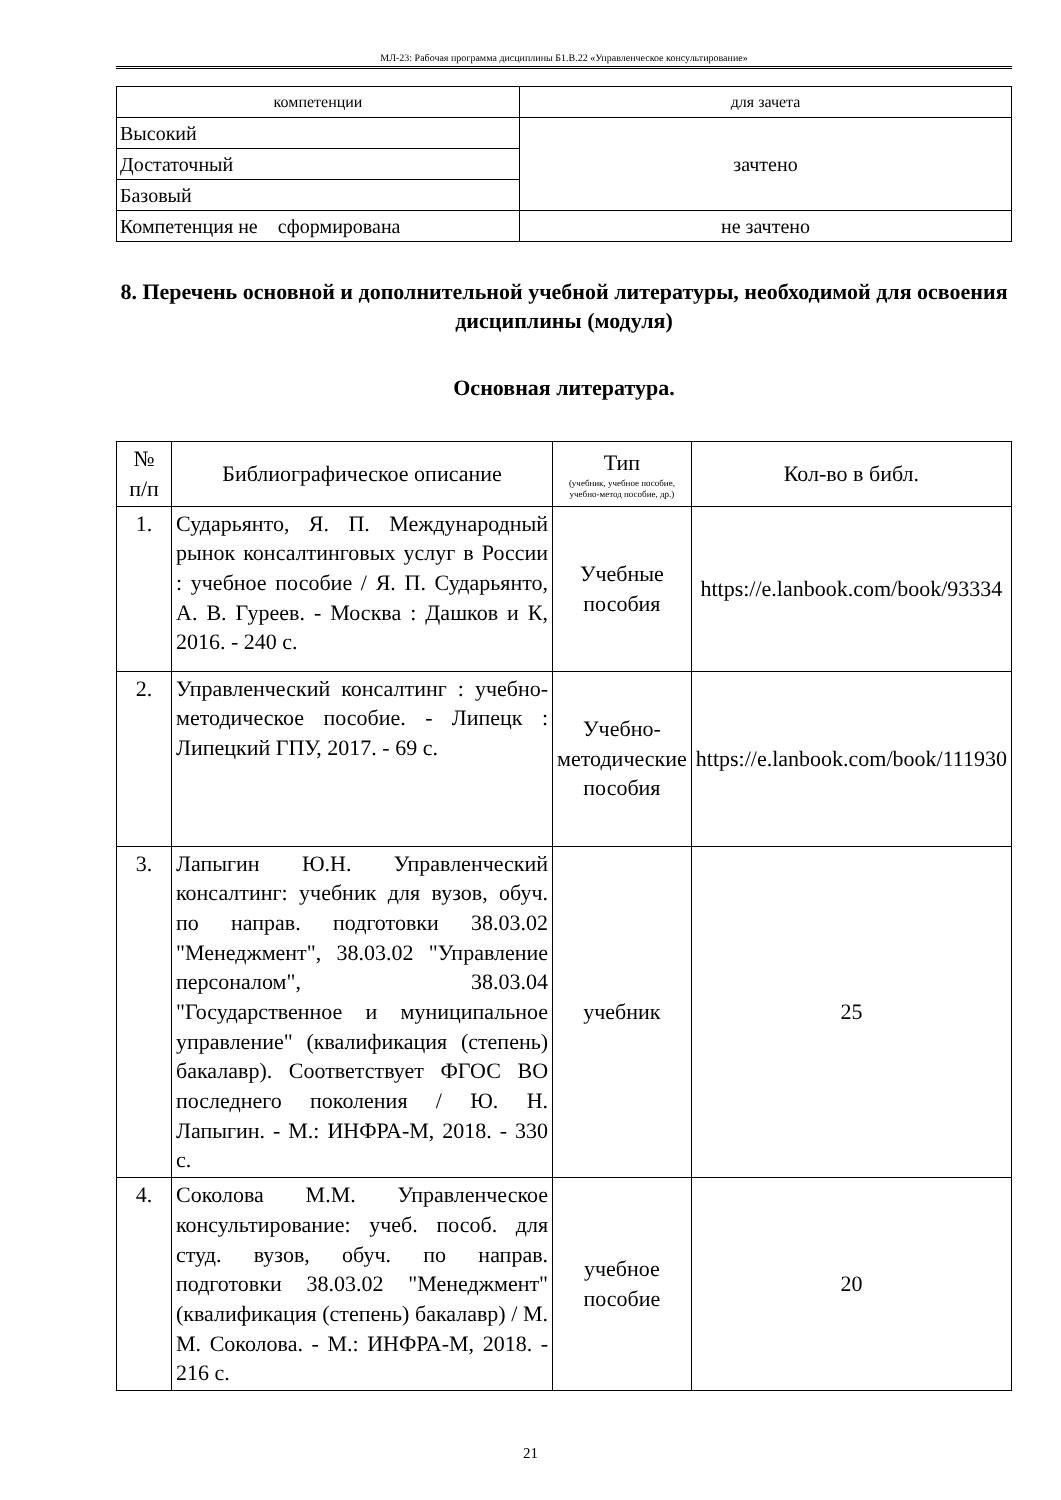МЛ-23: Рабочая программа дисциплины Б1.В.22 «Управленческое консультирование»
| компетенции | для зачета |
| Высокий | зачтено |
| Достаточный | |
| Базовый | |
| Компетенция не сформирована | не зачтено |
8. Перечень основной и дополнительной учебной литературы, необходимой для освоения дисциплины (модуля)
Основная литература.
| № п/п | Библиографическое описание | Тип (учебник, учебное пособие, учебно-метод пособие, др.) | Кол-во в библ. |
| --- | --- | --- | --- |
| 1. | Сударьянто, Я. П. Международный рынок консалтинговых услуг в России : учебное пособие / Я. П. Сударьянто, А. В. Гуреев. - Москва : Дашков и К, 2016. - 240 с. | Учебные пособия | https://e.lanbook.com/book/93334 |
| 2. | Управленческий консалтинг : учебно-методическое пособие. - Липецк : Липецкий ГПУ, 2017. - 69 с. | Учебно-методические пособия | https://e.lanbook.com/book/111930 |
| 3. | Лапыгин Ю.Н. Управленческий консалтинг: учебник для вузов, обуч. по направ. подготовки 38.03.02 "Менеджмент", 38.03.02 "Управление персоналом", 38.03.04 "Государственное и муниципальное управление" (квалификация (степень) бакалавр). Соответствует ФГОС ВО последнего поколения / Ю. Н. Лапыгин. - М.: ИНФРА-М, 2018. - 330 с. | учебник | 25 |
| 4. | Соколова М.М. Управленческое консультирование: учеб. пособ. для студ. вузов, обуч. по направ. подготовки 38.03.02 "Менеджмент" (квалификация (степень) бакалавр) / М. М. Соколова. - М.: ИНФРА-М, 2018. - 216 с. | учебное пособие | 20 |
21